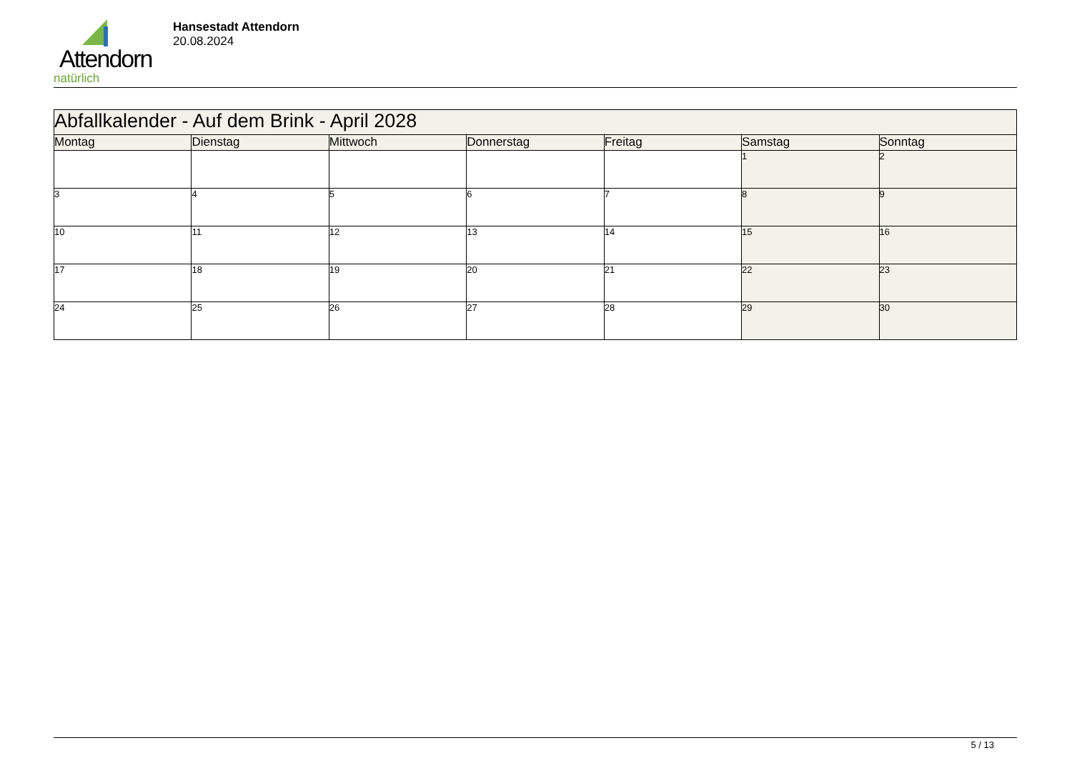Attendorn
natürlich
Hansestadt Attendorn
20.08.2024
| Abfallkalender - Auf dem Brink - April 2028 | | | | | | |
| --- | --- | --- | --- | --- | --- | --- |
| Montag | Dienstag | Mittwoch | Donnerstag | Freitag | Samstag | Sonntag |
| | | | | | 1 | 2 |
| 3 | 4 | 5 | 6 | 7 | 8 | 9 |
| 10 | 11 | 12 | 13 | 14 | 15 | 16 |
| 17 | 18 | 19 | 20 | 21 | 22 | 23 |
| 24 | 25 | 26 | 27 | 28 | 29 | 30 |
5 / 13